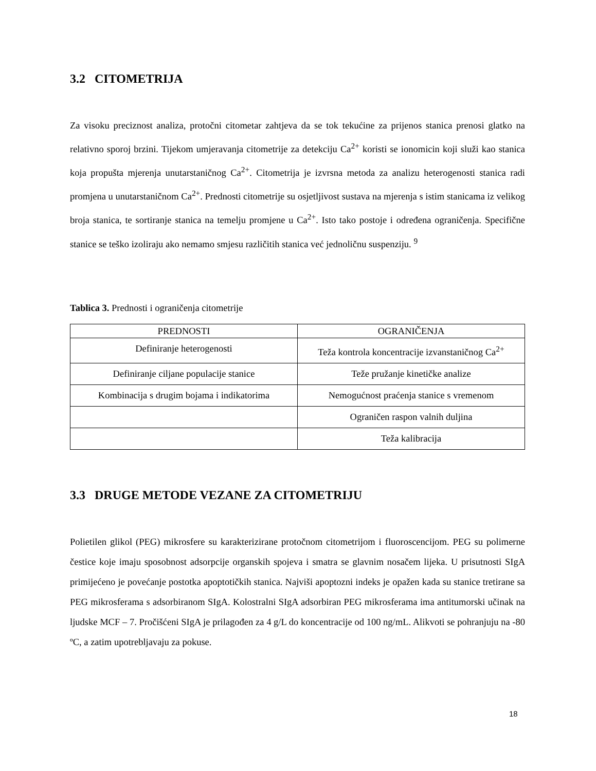3.2 CITOMETRIJA
Za visoku preciznost analiza, protočni citometar zahtjeva da se tok tekućine za prijenos stanica prenosi glatko na relativno sporoj brzini. Tijekom umjeravanja citometrije za detekciju Ca<sup>2+</sup> koristi se ionomicin koji služi kao stanica koja propušta mjerenja unutarstaničnog Ca<sup>2+</sup>. Citometrija je izvrsna metoda za analizu heterogenosti stanica radi promjena u unutarstaničnom Ca<sup>2+</sup>. Prednosti citometrije su osjetljivost sustava na mjerenja s istim stanicama iz velikog broja stanica, te sortiranje stanica na temelju promjene u Ca<sup>2+</sup>. Isto tako postoje i određena ograničenja. Specifične stanice se teško izoliraju ako nemamo smjesu različitih stanica već jednoličnu suspenziju. <sup>9</sup>
Tablica 3. Prednosti i ograničenja citometrije
| PREDNOSTI | OGRANIČENJA |
| Definiranje heterogenosti | Teža kontrola koncentracije izvanstaničnog Ca<sup>2+</sup> |
| Definiranje ciljane populacije stanice | Teže pružanje kinetičke analize |
| Kombinacija s drugim bojama i indikatorima | Nemogućnost praćenja stanice s vremenom |
| | Ograničen raspon valnih duljina |
| | Teža kalibracija |
3.3 DRUGE METODE VEZANE ZA CITOMETRIJU
Polietilen glikol (PEG) mikrosfere su karakterizirane protočnom citometrijom i fluoroscencijom. PEG su polimerne čestice koje imaju sposobnost adsorpcije organskih spojeva i smatra se glavnim nosačem lijeka. U prisutnosti SIgA primijećeno je povećanje postotka apoptotičkih stanica. Najviši apoptozni indeks je opažen kada su stanice tretirane sa PEG mikrosferama s adsorbiranom SIgA. Kolostralni SIgA adsorbiran PEG mikrosferama ima antitumorski učinak na ljudske MCF – 7. Pročišćeni SIgA je prilagođen za 4 g/L do koncentracije od 100 ng/mL. Alikvoti se pohranjuju na -80 ºC, a zatim upotrebljavaju za pokuse.
18